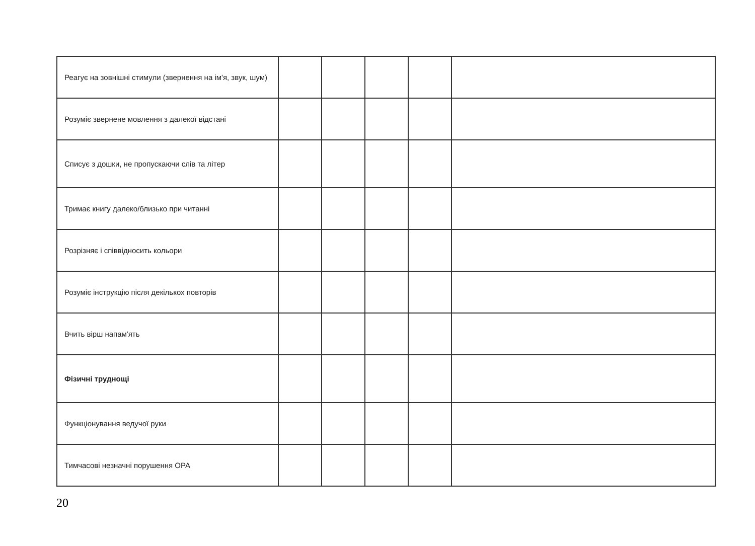| Реагує на зовнішні стимули (звернення на ім'я, звук, шум) | | | | | |
| Розуміє звернене мовлення з далекої відстані | | | | | |
| Списує з дошки, не пропускаючи слів та літер | | | | | |
| Тримає книгу далеко/близько при читанні | | | | | |
| Розрізняє і співвідносить кольори | | | | | |
| Розуміє інструкцію після декількох повторів | | | | | |
| Вчить вірш напам'ять | | | | | |
| Фізичні труднощі | | | | | |
| Функціонування ведучої руки | | | | | |
| Тимчасові незначні порушення ОРА | | | | | |
20